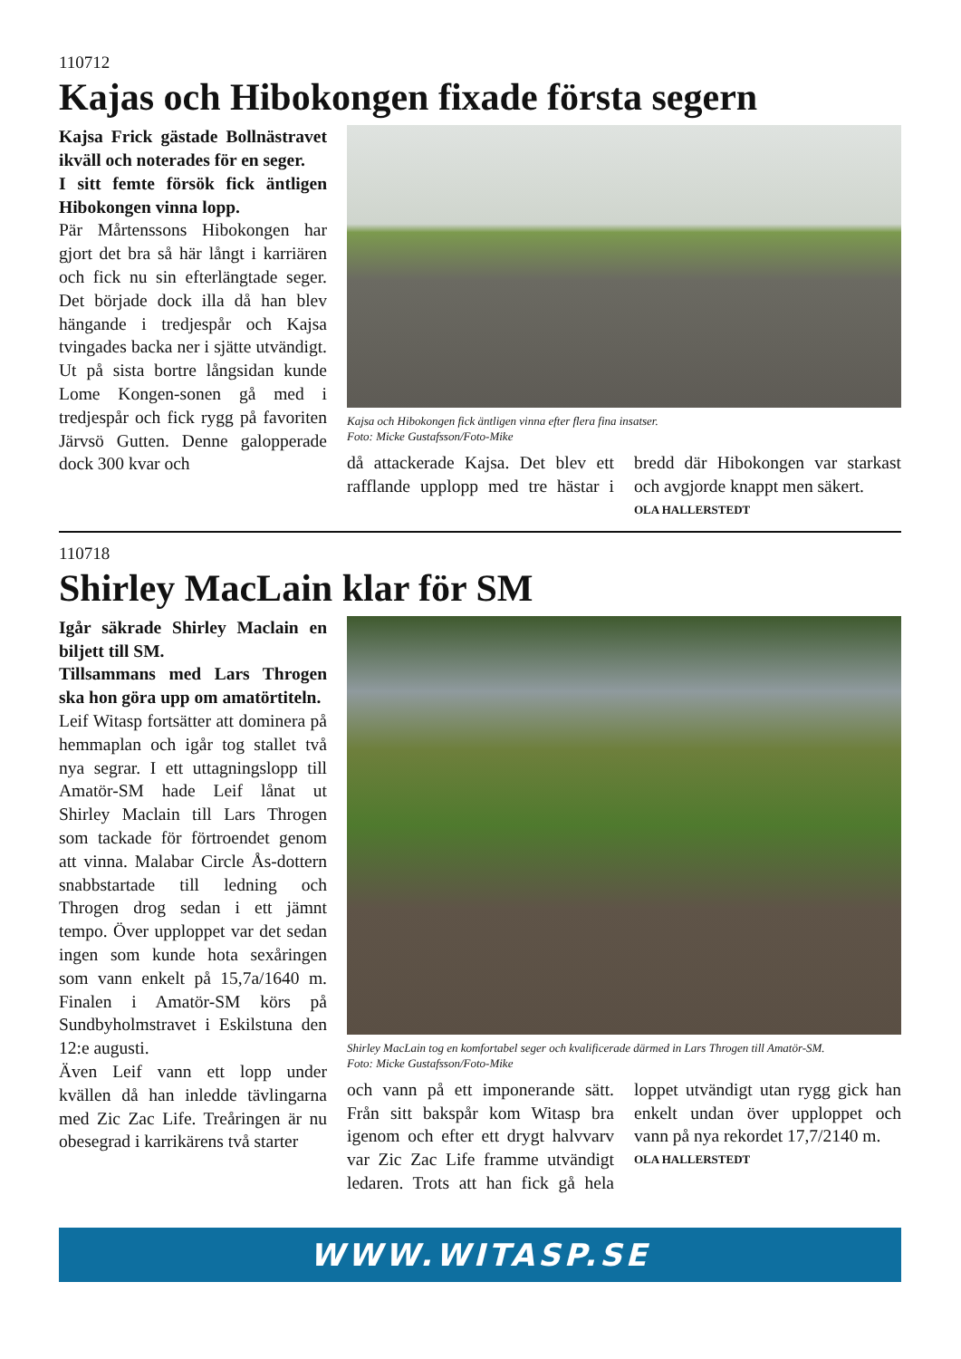110712
Kajas och Hibokongen fixade första segern
Kajsa Frick gästade Bollnästravet ikväll och noterades för en seger.
I sitt femte försök fick äntligen Hibokongen vinna lopp.
Pär Mårtenssons Hibokongen har gjort det bra så här långt i karriären och fick nu sin efterlängtade seger. Det började dock illa då han blev hängande i tredjespår och Kajsa tvingades backa ner i sjätte utvändigt. Ut på sista bortre långsidan kunde Lome Kongen-sonen gå med i tredjespår och fick rygg på favoriten Järvsö Gutten. Denne galopperade dock 300 kvar och
Kajsa och Hibokongen fick äntligen vinna efter flera fina insatser.
Foto: Micke Gustafsson/Foto-Mike
då attackerade Kajsa. Det blev ett rafflande upplopp med tre hästar i bredd där Hibokongen var starkast och avgjorde knappt men säkert.
OLA HALLERSTEDT
110718
Shirley MacLain klar för SM
Igår säkrade Shirley Maclain en biljett till SM.
Tillsammans med Lars Throgen ska hon göra upp om amatörtiteln.
Leif Witasp fortsätter att dominera på hemmaplan och igår tog stallet två nya segrar. I ett uttagningslopp till Amatör-SM hade Leif lånat ut Shirley Maclain till Lars Throgen som tackade för förtroendet genom att vinna. Malabar Circle Ås-dottern snabbstartade till ledning och Throgen drog sedan i ett jämnt tempo. Över upploppet var det sedan ingen som kunde hota sexåringen som vann enkelt på 15,7a/1640 m. Finalen i Amatör-SM körs på Sundbyholmstravet i Eskilstuna den 12:e augusti.
Även Leif vann ett lopp under kvällen då han inledde tävlingarna med Zic Zac Life. Treåringen är nu obesegrad i karrikärens två starter
Shirley MacLain tog en komfortabel seger och kvalificerade därmed in Lars Throgen till Amatör-SM.
Foto: Micke Gustafsson/Foto-Mike
och vann på ett imponerande sätt. Från sitt bakspår kom Witasp bra igenom och efter ett drygt halvvarv var Zic Zac Life framme utvändigt ledaren. Trots att han fick gå hela loppet utvändigt utan rygg gick han enkelt undan över upploppet och vann på nya rekordet 17,7/2140 m.
OLA HALLERSTEDT
WWW.WITASP.SE